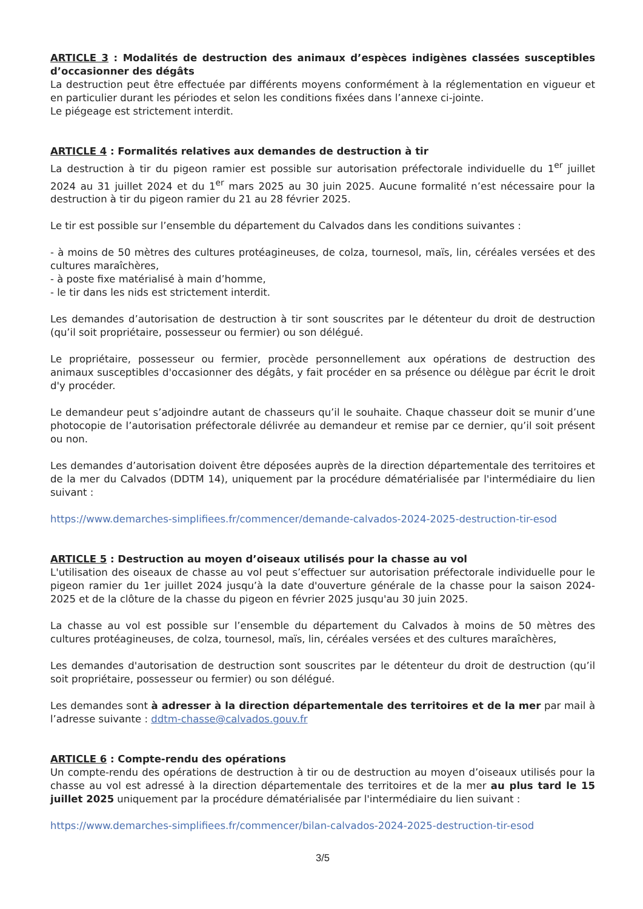ARTICLE 3 : Modalités de destruction des animaux d’espèces indigènes classées susceptibles d’occasionner des dégâts
La destruction peut être effectuée par différents moyens conformément à la réglementation en vigueur et en particulier durant les périodes et selon les conditions fixées dans l’annexe ci-jointe.
Le piégeage est strictement interdit.
ARTICLE 4 : Formalités relatives aux demandes de destruction à tir
La destruction à tir du pigeon ramier est possible sur autorisation préfectorale individuelle du 1<sup>er</sup> juillet 2024 au 31 juillet 2024 et du 1<sup>er</sup> mars 2025 au 30 juin 2025. Aucune formalité n’est nécessaire pour la destruction à tir du pigeon ramier du 21 au 28 février 2025.
Le tir est possible sur l’ensemble du département du Calvados dans les conditions suivantes :
- à moins de 50 mètres des cultures protéagineuses, de colza, tournesol, maïs, lin, céréales versées et des cultures maraîchères,
- à poste fixe matérialisé à main d’homme,
- le tir dans les nids est strictement interdit.
Les demandes d’autorisation de destruction à tir sont souscrites par le détenteur du droit de destruction (qu’il soit propriétaire, possesseur ou fermier) ou son délégué.
Le propriétaire, possesseur ou fermier, procède personnellement aux opérations de destruction des animaux susceptibles d'occasionner des dégâts, y fait procéder en sa présence ou délègue par écrit le droit d'y procéder.
Le demandeur peut s’adjoindre autant de chasseurs qu’il le souhaite. Chaque chasseur doit se munir d’une photocopie de l’autorisation préfectorale délivrée au demandeur et remise par ce dernier, qu’il soit présent ou non.
Les demandes d’autorisation doivent être déposées auprès de la direction départementale des territoires et de la mer du Calvados (DDTM 14), uniquement par la procédure dématérialisée par l'intermédiaire du lien suivant :
https://www.demarches-simplifiees.fr/commencer/demande-calvados-2024-2025-destruction-tir-esod
ARTICLE 5 : Destruction au moyen d’oiseaux utilisés pour la chasse au vol
L'utilisation des oiseaux de chasse au vol peut s’effectuer sur autorisation préfectorale individuelle pour le pigeon ramier du 1er juillet 2024 jusqu’à la date d'ouverture générale de la chasse pour la saison 2024-2025 et de la clôture de la chasse du pigeon en février 2025 jusqu'au 30 juin 2025.
La chasse au vol est possible sur l’ensemble du département du Calvados à moins de 50 mètres des cultures protéagineuses, de colza, tournesol, maïs, lin, céréales versées et des cultures maraîchères,
Les demandes d'autorisation de destruction sont souscrites par le détenteur du droit de destruction (qu’il soit propriétaire, possesseur ou fermier) ou son délégué.
Les demandes sont à adresser à la direction départementale des territoires et de la mer par mail à l’adresse suivante : ddtm-chasse@calvados.gouv.fr
ARTICLE 6 : Compte-rendu des opérations
Un compte-rendu des opérations de destruction à tir ou de destruction au moyen d’oiseaux utilisés pour la chasse au vol est adressé à la direction départementale des territoires et de la mer au plus tard le 15 juillet 2025 uniquement par la procédure dématérialisée par l'intermédiaire du lien suivant :
https://www.demarches-simplifiees.fr/commencer/bilan-calvados-2024-2025-destruction-tir-esod
3/5